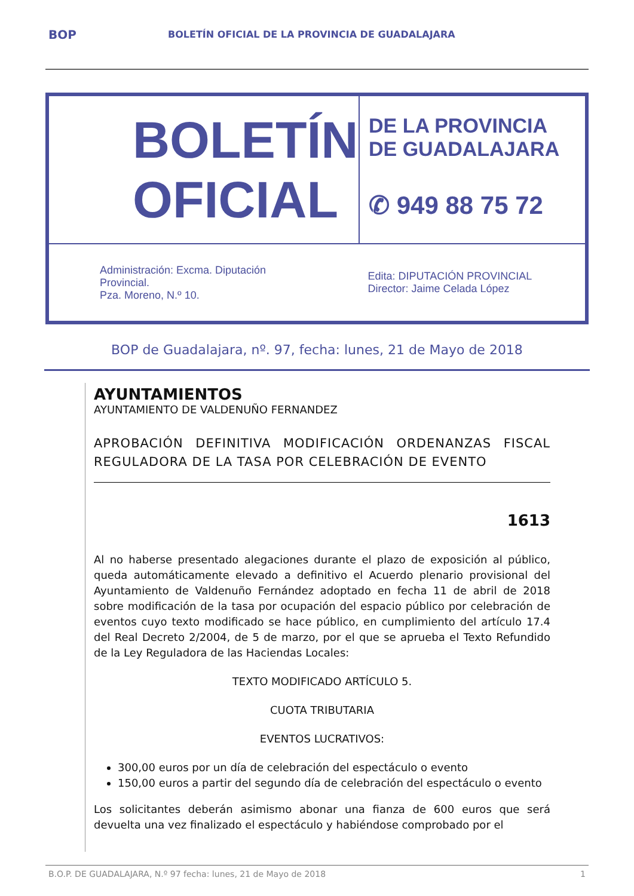BOP
BOLETÍN OFICIAL DE LA PROVINCIA DE GUADALAJARA
BOLETÍN
OFICIAL
DE LA PROVINCIA
DE GUADALAJARA
✆ 949 88 75 72
Administración: Excma. Diputación Provincial.
Pza. Moreno, N.º 10.
Edita: DIPUTACIÓN PROVINCIAL
Director: Jaime Celada López
BOP de Guadalajara, nº. 97, fecha: lunes, 21 de Mayo de 2018
AYUNTAMIENTOS
AYUNTAMIENTO DE VALDENUÑO FERNANDEZ
APROBACIÓN DEFINITIVA MODIFICACIÓN ORDENANZAS FISCAL REGULADORA DE LA TASA POR CELEBRACIÓN DE EVENTO
1613
Al no haberse presentado alegaciones durante el plazo de exposición al público, queda automáticamente elevado a definitivo el Acuerdo plenario provisional del Ayuntamiento de Valdenuño Fernández adoptado en fecha 11 de abril de 2018 sobre modificación de la tasa por ocupación del espacio público por celebración de eventos cuyo texto modificado se hace público, en cumplimiento del artículo 17.4 del Real Decreto 2/2004, de 5 de marzo, por el que se aprueba el Texto Refundido de la Ley Reguladora de las Haciendas Locales:
TEXTO MODIFICADO ARTÍCULO 5.
CUOTA TRIBUTARIA
EVENTOS LUCRATIVOS:
300,00 euros por un día de celebración del espectáculo o evento
150,00 euros a partir del segundo día de celebración del espectáculo o evento
Los solicitantes deberán asimismo abonar una fianza de 600 euros que será devuelta una vez finalizado el espectáculo y habiéndose comprobado por el
B.O.P. DE GUADALAJARA, N.º 97 fecha: lunes, 21 de Mayo de 2018 1